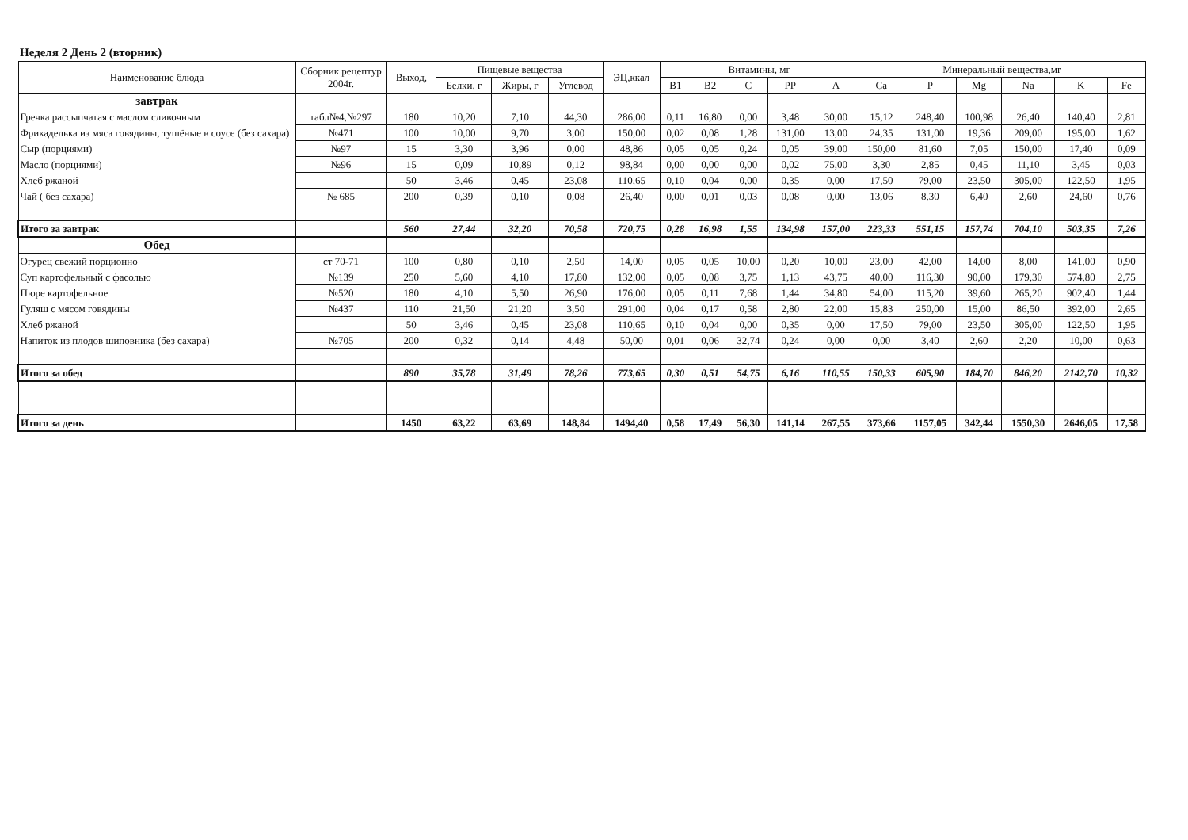Неделя 2 День 2 (вторник)
| Наименование блюда | Сборник рецептур 2004г. | Выход, | Пищевые вещества | | | ЭЦ,ккал | Витамины, мг | | | | | Минеральный вещества,мг | | | | | |
| --- | --- | --- | --- | --- | --- | --- | --- | --- | --- | --- | --- | --- | --- | --- | --- | --- | --- |
| | | | Белки, г | Жиры, г | Углевод | | B1 | B2 | C | PP | A | Ca | P | Mg | Na | K | Fe |
| завтрак | | | | | | | | | | | | | | | | | |
| Гречка рассыпчатая с маслом сливочным | табл№4,№297 | 180 | 10,20 | 7,10 | 44,30 | 286,00 | 0,11 | 16,80 | 0,00 | 3,48 | 30,00 | 15,12 | 248,40 | 100,98 | 26,40 | 140,40 | 2,81 |
| Фрикаделька из мяса говядины, тушёные в соусе (без сахара) | №471 | 100 | 10,00 | 9,70 | 3,00 | 150,00 | 0,02 | 0,08 | 1,28 | 131,00 | 13,00 | 24,35 | 131,00 | 19,36 | 209,00 | 195,00 | 1,62 |
| Сыр (порциями) | №97 | 15 | 3,30 | 3,96 | 0,00 | 48,86 | 0,05 | 0,05 | 0,24 | 0,05 | 39,00 | 150,00 | 81,60 | 7,05 | 150,00 | 17,40 | 0,09 |
| Масло (порциями) | №96 | 15 | 0,09 | 10,89 | 0,12 | 98,84 | 0,00 | 0,00 | 0,00 | 0,02 | 75,00 | 3,30 | 2,85 | 0,45 | 11,10 | 3,45 | 0,03 |
| Хлеб ржаной | | 50 | 3,46 | 0,45 | 23,08 | 110,65 | 0,10 | 0,04 | 0,00 | 0,35 | 0,00 | 17,50 | 79,00 | 23,50 | 305,00 | 122,50 | 1,95 |
| Чай ( без сахара) | № 685 | 200 | 0,39 | 0,10 | 0,08 | 26,40 | 0,00 | 0,01 | 0,03 | 0,08 | 0,00 | 13,06 | 8,30 | 6,40 | 2,60 | 24,60 | 0,76 |
| Итого за завтрак | | 560 | 27,44 | 32,20 | 70,58 | 720,75 | 0,28 | 16,98 | 1,55 | 134,98 | 157,00 | 223,33 | 551,15 | 157,74 | 704,10 | 503,35 | 7,26 |
| Обед | | | | | | | | | | | | | | | | | |
| Огурец свежий порционно | ст 70-71 | 100 | 0,80 | 0,10 | 2,50 | 14,00 | 0,05 | 0,05 | 10,00 | 0,20 | 10,00 | 23,00 | 42,00 | 14,00 | 8,00 | 141,00 | 0,90 |
| Суп картофельный с фасолью | №139 | 250 | 5,60 | 4,10 | 17,80 | 132,00 | 0,05 | 0,08 | 3,75 | 1,13 | 43,75 | 40,00 | 116,30 | 90,00 | 179,30 | 574,80 | 2,75 |
| Пюре картофельное | №520 | 180 | 4,10 | 5,50 | 26,90 | 176,00 | 0,05 | 0,11 | 7,68 | 1,44 | 34,80 | 54,00 | 115,20 | 39,60 | 265,20 | 902,40 | 1,44 |
| Гуляш с мясом говядины | №437 | 110 | 21,50 | 21,20 | 3,50 | 291,00 | 0,04 | 0,17 | 0,58 | 2,80 | 22,00 | 15,83 | 250,00 | 15,00 | 86,50 | 392,00 | 2,65 |
| Хлеб ржаной | | 50 | 3,46 | 0,45 | 23,08 | 110,65 | 0,10 | 0,04 | 0,00 | 0,35 | 0,00 | 17,50 | 79,00 | 23,50 | 305,00 | 122,50 | 1,95 |
| Напиток из плодов шиповника (без сахара) | №705 | 200 | 0,32 | 0,14 | 4,48 | 50,00 | 0,01 | 0,06 | 32,74 | 0,24 | 0,00 | 0,00 | 3,40 | 2,60 | 2,20 | 10,00 | 0,63 |
| Итого за обед | | 890 | 35,78 | 31,49 | 78,26 | 773,65 | 0,30 | 0,51 | 54,75 | 6,16 | 110,55 | 150,33 | 605,90 | 184,70 | 846,20 | 2142,70 | 10,32 |
| Итого за день | | 1450 | 63,22 | 63,69 | 148,84 | 1494,40 | 0,58 | 17,49 | 56,30 | 141,14 | 267,55 | 373,66 | 1157,05 | 342,44 | 1550,30 | 2646,05 | 17,58 |